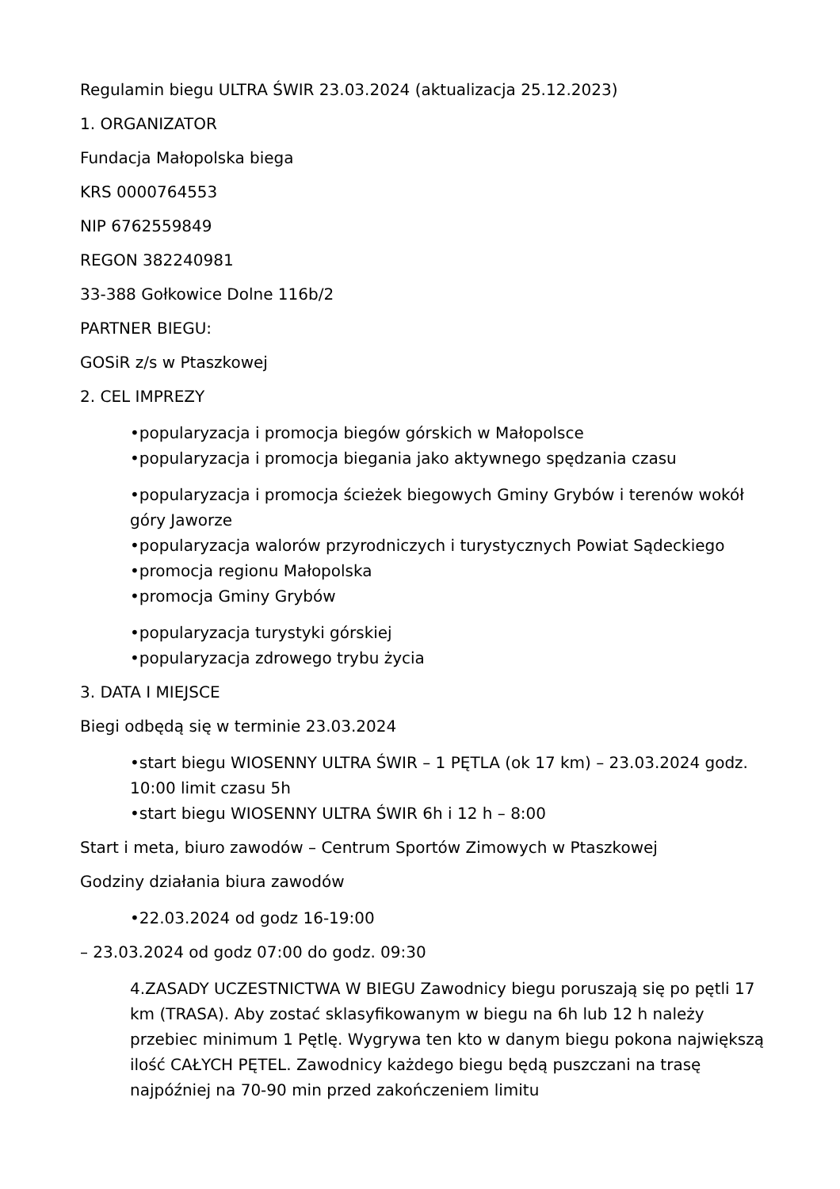Regulamin biegu ULTRA ŚWIR 23.03.2024 (aktualizacja 25.12.2023)
1. ORGANIZATOR
Fundacja Małopolska biega
KRS 0000764553
NIP 6762559849
REGON 382240981
33-388 Gołkowice Dolne 116b/2
PARTNER BIEGU:
GOSiR z/s w Ptaszkowej
2. CEL IMPREZY
•popularyzacja i promocja biegów górskich w Małopolsce
•popularyzacja i promocja biegania jako aktywnego spędzania czasu
•popularyzacja i promocja ścieżek biegowych Gminy Grybów i terenów wokół góry Jaworze
•popularyzacja walorów przyrodniczych i turystycznych Powiat Sądeckiego
•promocja regionu Małopolska
•promocja Gminy Grybów
•popularyzacja turystyki górskiej
•popularyzacja zdrowego trybu życia
3. DATA I MIEJSCE
Biegi odbędą się w terminie 23.03.2024
•start biegu WIOSENNY ULTRA ŚWIR – 1 PĘTLA (ok 17 km) – 23.03.2024 godz. 10:00 limit czasu 5h
•start biegu WIOSENNY ULTRA ŚWIR 6h i 12 h – 8:00
Start i meta, biuro zawodów – Centrum Sportów Zimowych w Ptaszkowej
Godziny działania biura zawodów
•22.03.2024 od godz 16-19:00
– 23.03.2024 od godz 07:00 do godz. 09:30
4.ZASADY UCZESTNICTWA W BIEGU Zawodnicy biegu poruszają się po pętli 17 km (TRASA). Aby zostać sklasyfikowanym w biegu na 6h lub 12 h należy przebiec minimum 1 Pętlę. Wygrywa ten kto w danym biegu pokona największą ilość CAŁYCH PĘTEL. Zawodnicy każdego biegu będą puszczani na trasę najpóźniej na 70-90 min przed zakończeniem limitu